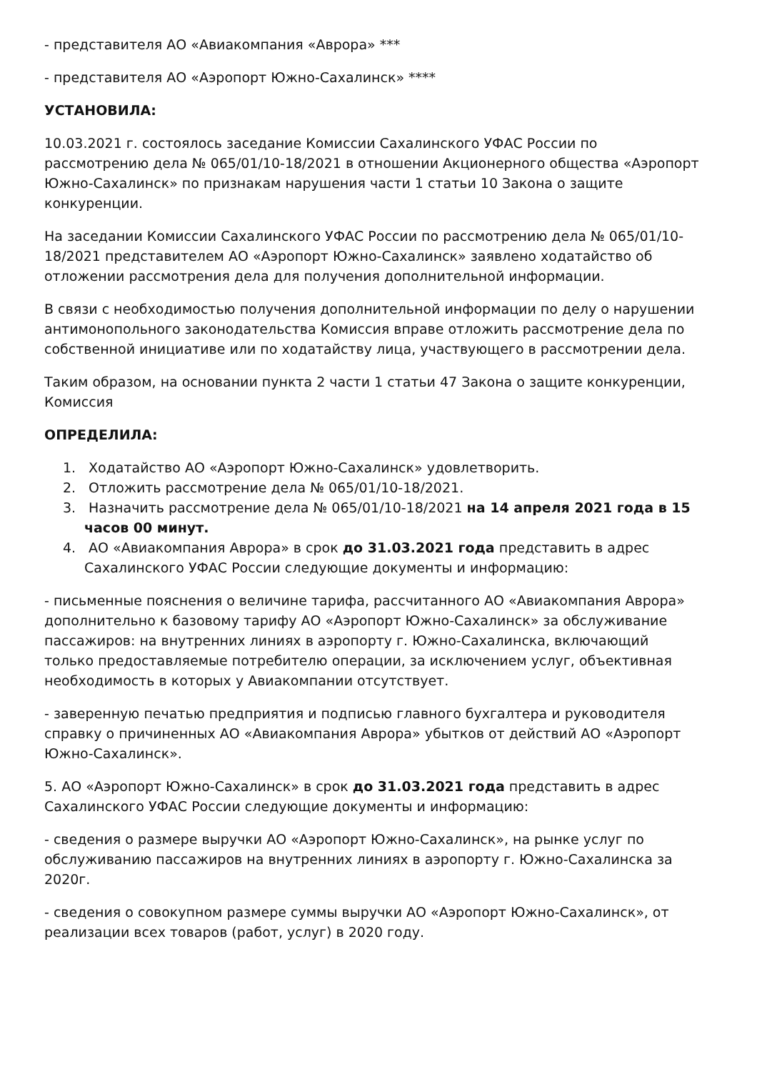- представителя АО «Авиакомпания «Аврора» ***
- представителя АО «Аэропорт Южно-Сахалинск» ****
УСТАНОВИЛА:
10.03.2021 г. состоялось заседание Комиссии Сахалинского УФАС России по рассмотрению дела № 065/01/10-18/2021 в отношении Акционерного общества «Аэропорт Южно-Сахалинск» по признакам нарушения части 1 статьи 10 Закона о защите конкуренции.
На заседании Комиссии Сахалинского УФАС России по рассмотрению дела № 065/01/10-18/2021 представителем АО «Аэропорт Южно-Сахалинск» заявлено ходатайство об отложении рассмотрения дела для получения дополнительной информации.
В связи с необходимостью получения дополнительной информации по делу о нарушении антимонопольного законодательства Комиссия вправе отложить рассмотрение дела по собственной инициативе или по ходатайству лица, участвующего в рассмотрении дела.
Таким образом, на основании пункта 2 части 1 статьи 47 Закона о защите конкуренции, Комиссия
ОПРЕДЕЛИЛА:
1. Ходатайство АО «Аэропорт Южно-Сахалинск» удовлетворить.
2. Отложить рассмотрение дела № 065/01/10-18/2021.
3. Назначить рассмотрение дела № 065/01/10-18/2021 на 14 апреля 2021 года в 15 часов 00 минут.
4. АО «Авиакомпания Аврора» в срок до 31.03.2021 года представить в адрес Сахалинского УФАС России следующие документы и информацию:
- письменные пояснения о величине тарифа, рассчитанного АО «Авиакомпания Аврора» дополнительно к базовому тарифу АО «Аэропорт Южно-Сахалинск» за обслуживание пассажиров: на внутренних линиях в аэропорту г. Южно-Сахалинска, включающий только предоставляемые потребителю операции, за исключением услуг, объективная необходимость в которых у Авиакомпании отсутствует.
- заверенную печатью предприятия и подписью главного бухгалтера и руководителя справку о причиненных АО «Авиакомпания Аврора» убытков от действий АО «Аэропорт Южно-Сахалинск».
5. АО «Аэропорт Южно-Сахалинск» в срок до 31.03.2021 года представить в адрес Сахалинского УФАС России следующие документы и информацию:
- сведения о размере выручки АО «Аэропорт Южно-Сахалинск», на рынке услуг по обслуживанию пассажиров на внутренних линиях в аэропорту г. Южно-Сахалинска за 2020г.
- сведения о совокупном размере суммы выручки АО «Аэропорт Южно-Сахалинск», от реализации всех товаров (работ, услуг) в 2020 году.